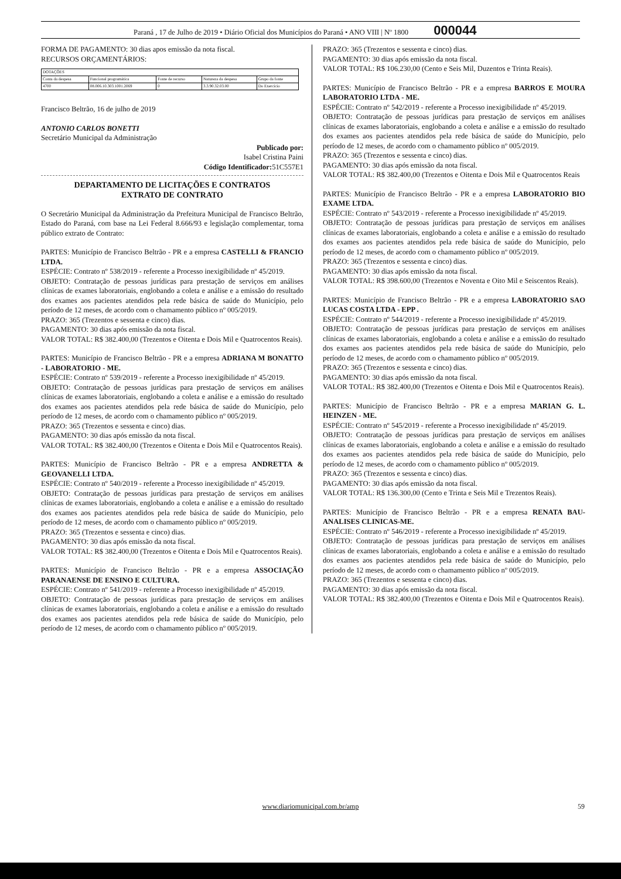Paraná , 17 de Julho de 2019 • Diário Oficial dos Municípios do Paraná • ANO VIII | Nº 1800 000044
FORMA DE PAGAMENTO: 30 dias apos emissão da nota fiscal.
RECURSOS ORÇAMENTÁRIOS:
| DOTAÇÕES | | | | |
| Conta da despesa | Funcional programática | Fonte de recurso | Natureza da despesa | Grupo da fonte |
| 4700 | 08.006.10.303.1001.2069 | 0 | 3.3.90.32.03.00 | Do Exercício |
Francisco Beltrão, 16 de julho de 2019
ANTONIO CARLOS BONETTI
Secretário Municipal da Administração
Publicado por:
Isabel Cristina Paini
Código Identificador: 51C557E1
DEPARTAMENTO DE LICITAÇÕES E CONTRATOS
EXTRATO DE CONTRATO
O Secretário Municipal da Administração da Prefeitura Municipal de Francisco Beltrão, Estado do Paraná, com base na Lei Federal 8.666/93 e legislação complementar, torna público extrato de Contrato:
PARTES: Município de Francisco Beltrão - PR e a empresa CASTELLI & FRANCIO LTDA.
ESPÉCIE: Contrato nº 538/2019 - referente a Processo inexigibilidade nº 45/2019.
OBJETO: Contratação de pessoas jurídicas para prestação de serviços em análises clínicas de exames laboratoriais, englobando a coleta e análise e a emissão do resultado dos exames aos pacientes atendidos pela rede básica de saúde do Município, pelo período de 12 meses, de acordo com o chamamento público nº 005/2019.
PRAZO: 365 (Trezentos e sessenta e cinco) dias.
PAGAMENTO: 30 dias após emissão da nota fiscal.
VALOR TOTAL: R$ 382.400,00 (Trezentos e Oitenta e Dois Mil e Quatrocentos Reais).
PARTES: Município de Francisco Beltrão - PR e a empresa ADRIANA M BONATTO - LABORATORIO - ME.
ESPÉCIE: Contrato nº 539/2019 - referente a Processo inexigibilidade nº 45/2019.
OBJETO: Contratação de pessoas jurídicas para prestação de serviços em análises clínicas de exames laboratoriais, englobando a coleta e análise e a emissão do resultado dos exames aos pacientes atendidos pela rede básica de saúde do Município, pelo período de 12 meses, de acordo com o chamamento público nº 005/2019.
PRAZO: 365 (Trezentos e sessenta e cinco) dias.
PAGAMENTO: 30 dias após emissão da nota fiscal.
VALOR TOTAL: R$ 382.400,00 (Trezentos e Oitenta e Dois Mil e Quatrocentos Reais).
PARTES: Município de Francisco Beltrão - PR e a empresa ANDRETTA & GEOVANELLI LTDA.
ESPÉCIE: Contrato nº 540/2019 - referente a Processo inexigibilidade nº 45/2019.
OBJETO: Contratação de pessoas jurídicas para prestação de serviços em análises clínicas de exames laboratoriais, englobando a coleta e análise e a emissão do resultado dos exames aos pacientes atendidos pela rede básica de saúde do Município, pelo período de 12 meses, de acordo com o chamamento público nº 005/2019.
PRAZO: 365 (Trezentos e sessenta e cinco) dias.
PAGAMENTO: 30 dias após emissão da nota fiscal.
VALOR TOTAL: R$ 382.400,00 (Trezentos e Oitenta e Dois Mil e Quatrocentos Reais).
PARTES: Município de Francisco Beltrão - PR e a empresa ASSOCIAÇÃO PARANAENSE DE ENSINO E CULTURA.
ESPÉCIE: Contrato nº 541/2019 - referente a Processo inexigibilidade nº 45/2019.
OBJETO: Contratação de pessoas jurídicas para prestação de serviços em análises clínicas de exames laboratoriais, englobando a coleta e análise e a emissão do resultado dos exames aos pacientes atendidos pela rede básica de saúde do Município, pelo período de 12 meses, de acordo com o chamamento público nº 005/2019.
PRAZO: 365 (Trezentos e sessenta e cinco) dias.
PAGAMENTO: 30 dias após emissão da nota fiscal.
VALOR TOTAL: R$ 106.230,00 (Cento e Seis Mil, Duzentos e Trinta Reais).
PARTES: Município de Francisco Beltrão - PR e a empresa BARROS E MOURA LABORATORIO LTDA - ME.
ESPÉCIE: Contrato nº 542/2019 - referente a Processo inexigibilidade nº 45/2019.
OBJETO: Contratação de pessoas jurídicas para prestação de serviços em análises clínicas de exames laboratoriais, englobando a coleta e análise e a emissão do resultado dos exames aos pacientes atendidos pela rede básica de saúde do Município, pelo período de 12 meses, de acordo com o chamamento público nº 005/2019.
PRAZO: 365 (Trezentos e sessenta e cinco) dias.
PAGAMENTO: 30 dias após emissão da nota fiscal.
VALOR TOTAL: R$ 382.400,00 (Trezentos e Oitenta e Dois Mil e Quatrocentos Reais
PARTES: Município de Francisco Beltrão - PR e a empresa LABORATORIO BIO EXAME LTDA.
ESPÉCIE: Contrato nº 543/2019 - referente a Processo inexigibilidade nº 45/2019.
OBJETO: Contratação de pessoas jurídicas para prestação de serviços em análises clínicas de exames laboratoriais, englobando a coleta e análise e a emissão do resultado dos exames aos pacientes atendidos pela rede básica de saúde do Município, pelo período de 12 meses, de acordo com o chamamento público nº 005/2019.
PRAZO: 365 (Trezentos e sessenta e cinco) dias.
PAGAMENTO: 30 dias após emissão da nota fiscal.
VALOR TOTAL: R$ 398.600,00 (Trezentos e Noventa e Oito Mil e Seiscentos Reais).
PARTES: Município de Francisco Beltrão - PR e a empresa LABORATORIO SAO LUCAS COSTA LTDA - EPP .
ESPÉCIE: Contrato nº 544/2019 - referente a Processo inexigibilidade nº 45/2019.
OBJETO: Contratação de pessoas jurídicas para prestação de serviços em análises clínicas de exames laboratoriais, englobando a coleta e análise e a emissão do resultado dos exames aos pacientes atendidos pela rede básica de saúde do Município, pelo período de 12 meses, de acordo com o chamamento público nº 005/2019.
PRAZO: 365 (Trezentos e sessenta e cinco) dias.
PAGAMENTO: 30 dias após emissão da nota fiscal.
VALOR TOTAL: R$ 382.400,00 (Trezentos e Oitenta e Dois Mil e Quatrocentos Reais).
PARTES: Município de Francisco Beltrão - PR e a empresa MARIAN G. L. HEINZEN - ME.
ESPÉCIE: Contrato nº 545/2019 - referente a Processo inexigibilidade nº 45/2019.
OBJETO: Contratação de pessoas jurídicas para prestação de serviços em análises clínicas de exames laboratoriais, englobando a coleta e análise e a emissão do resultado dos exames aos pacientes atendidos pela rede básica de saúde do Município, pelo período de 12 meses, de acordo com o chamamento público nº 005/2019.
PRAZO: 365 (Trezentos e sessenta e cinco) dias.
PAGAMENTO: 30 dias após emissão da nota fiscal.
VALOR TOTAL: R$ 136.300,00 (Cento e Trinta e Seis Mil e Trezentos Reais).
PARTES: Município de Francisco Beltrão - PR e a empresa RENATA BAU-ANALISES CLINICAS-ME.
ESPÉCIE: Contrato nº 546/2019 - referente a Processo inexigibilidade nº 45/2019.
OBJETO: Contratação de pessoas jurídicas para prestação de serviços em análises clínicas de exames laboratoriais, englobando a coleta e análise e a emissão do resultado dos exames aos pacientes atendidos pela rede básica de saúde do Município, pelo período de 12 meses, de acordo com o chamamento público nº 005/2019.
PRAZO: 365 (Trezentos e sessenta e cinco) dias.
PAGAMENTO: 30 dias após emissão da nota fiscal.
VALOR TOTAL: R$ 382.400,00 (Trezentos e Oitenta e Dois Mil e Quatrocentos Reais).
www.diariomunicipal.com.br/amp 59